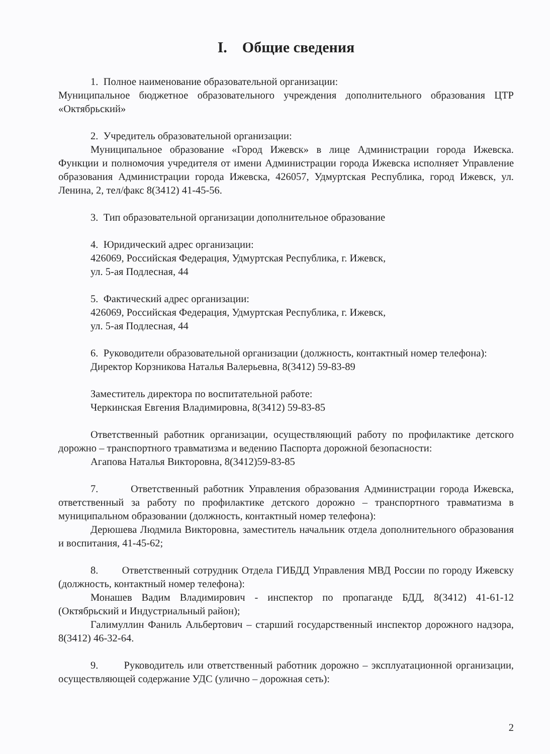I. Общие сведения
1. Полное наименование образовательной организации:
Муниципальное бюджетное образовательного учреждения дополнительного образования ЦТР «Октябрьский»
2. Учредитель образовательной организации:
Муниципальное образование «Город Ижевск» в лице Администрации города Ижевска. Функции и полномочия учредителя от имени Администрации города Ижевска исполняет Управление образования Администрации города Ижевска, 426057, Удмуртская Республика, город Ижевск, ул. Ленина, 2, тел/факс 8(3412) 41-45-56.
3. Тип образовательной организации дополнительное образование
4. Юридический адрес организации:
426069, Российская Федерация, Удмуртская Республика, г. Ижевск,
ул. 5-ая Подлесная, 44
5. Фактический адрес организации:
426069, Российская Федерация, Удмуртская Республика, г. Ижевск,
ул. 5-ая Подлесная, 44
6. Руководители образовательной организации (должность, контактный номер телефона):
Директор Корзникова Наталья Валерьевна, 8(3412) 59-83-89
Заместитель директора по воспитательной работе:
Черкинская Евгения Владимировна, 8(3412) 59-83-85
Ответственный работник организации, осуществляющий работу по профилактике детского дорожно – транспортного травматизма и ведению Паспорта дорожной безопасности:
Агапова Наталья Викторовна, 8(3412)59-83-85
7. Ответственный работник Управления образования Администрации города Ижевска, ответственный за работу по профилактике детского дорожно – транспортного травматизма в муниципальном образовании (должность, контактный номер телефона):
Дерюшева Людмила Викторовна, заместитель начальник отдела дополнительного образования и воспитания, 41-45-62;
8. Ответственный сотрудник Отдела ГИБДД Управления МВД России по городу Ижевску (должность, контактный номер телефона):
Монашев Вадим Владимирович - инспектор по пропаганде БДД, 8(3412) 41-61-12 (Октябрьский и Индустриальный район);
Галимуллин Фаниль Альбертович – старший государственный инспектор дорожного надзора, 8(3412) 46-32-64.
9. Руководитель или ответственный работник дорожно – эксплуатационной организации, осуществляющей содержание УДС (улично – дорожная сеть):
2